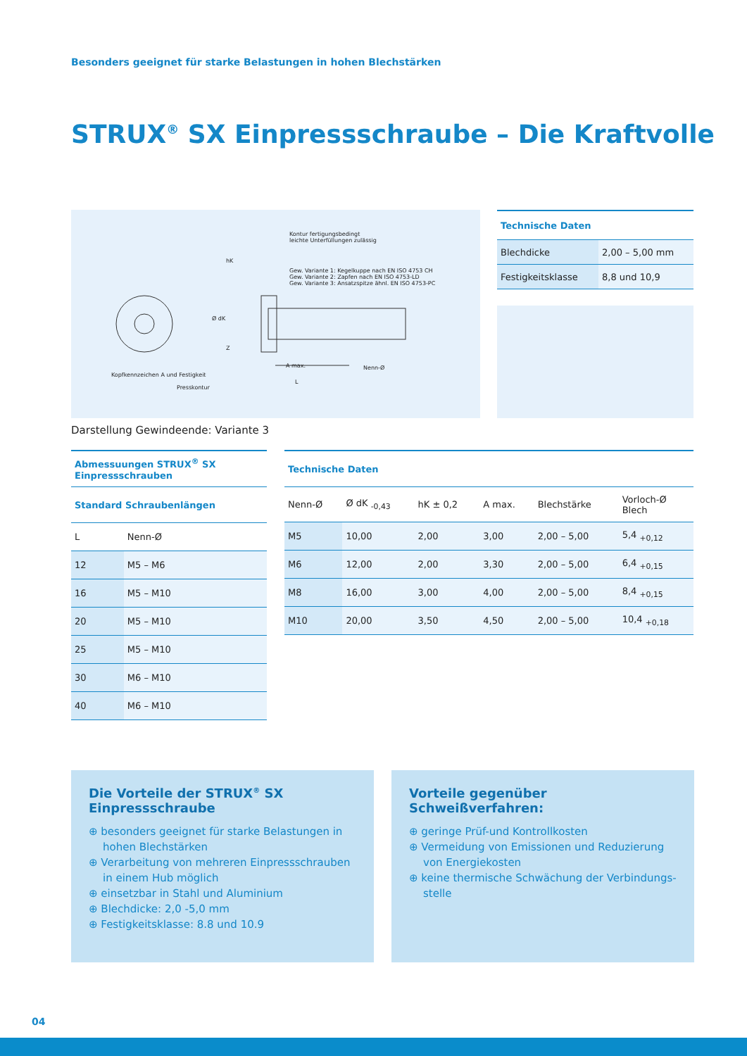Besonders geeignet für starke Belastungen in hohen Blechstärken
STRUX<sup>®</sup> SX Einpressschraube – Die Kraftvolle
Kontur fertigungsbedingt
leichte Unterfüllungen zulässig
hK
Gew. Variante 1: Kegelkuppe nach EN ISO 4753 CH
Gew. Variante 2: Zapfen nach EN ISO 4753-LD
Gew. Variante 3: Ansatzspitze ähnl. EN ISO 4753-PC
Ø dK
Z
A max. Nenn-Ø
Kopfkennzeichen A und Festigkeit
L
Presskontur
Darstellung Gewindeende: Variante 3
| Technische Daten | |
| --- | --- |
| Blechdicke | 2,00 – 5,00 mm |
| Festigkeitsklasse | 8,8 und 10,9 |
| Abmessuungen STRUX<sup>®</sup> SX Einpressschrauben | |
| --- | --- |
| Standard Schraubenlängen | |
| L | Nenn-Ø |
| 12 | M5 – M6 |
| 16 | M5 – M10 |
| 20 | M5 – M10 |
| 25 | M5 – M10 |
| 30 | M6 – M10 |
| 40 | M6 – M10 |
| Technische Daten | | | | | |
| --- | --- | --- | --- | --- | --- |
| Nenn-Ø | Ø dK <sub>-0,43</sub> | hK ± 0,2 | A max. | Blechstärke | Vorloch-Ø Blech |
| M5 | 10,00 | 2,00 | 3,00 | 2,00 – 5,00 | 5,4 <sub>+0,12</sub> |
| M6 | 12,00 | 2,00 | 3,30 | 2,00 – 5,00 | 6,4 <sub>+0,15</sub> |
| M8 | 16,00 | 3,00 | 4,00 | 2,00 – 5,00 | 8,4 <sub>+0,15</sub> |
| M10 | 20,00 | 3,50 | 4,50 | 2,00 – 5,00 | 10,4 <sub>+0,18</sub> |
Die Vorteile der STRUX<sup>®</sup> SX
Einpressschraube
⊕ besonders geeignet für starke Belastungen in hohen Blechstärken
⊕ Verarbeitung von mehreren Einpressschrauben in einem Hub möglich
⊕ einsetzbar in Stahl und Aluminium
⊕ Blechdicke: 2,0 -5,0 mm
⊕ Festigkeitsklasse: 8.8 und 10.9
Vorteile gegenüber
Schweißverfahren:
⊕ geringe Prüf-und Kontrollkosten
⊕ Vermeidung von Emissionen und Reduzierung von Energiekosten
⊕ keine thermische Schwächung der Verbindungs-stelle
04